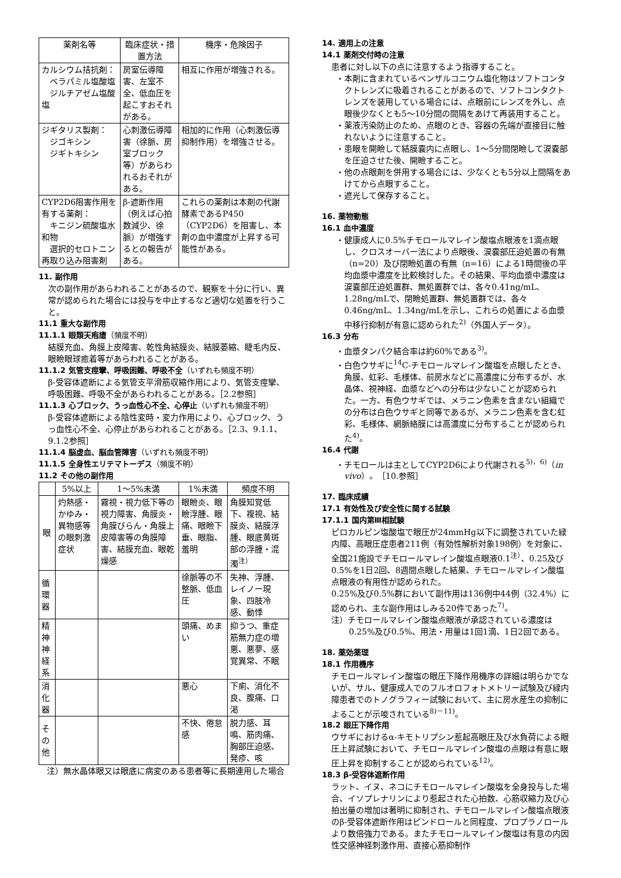| 薬剤名等 | 臨床症状・措置方法 | 機序・危険因子 |
| --- | --- | --- |
| カルシウム拮抗剤： ベラパミル塩酸塩 ジルチアゼム塩酸塩 | 房室伝導障害、左室不全、低血圧を起こすおそれがある。 | 相互に作用が増強される。 |
| ジギタリス製剤： ジゴキシン ジギトキシン | 心刺激伝導障害（徐脈、房室ブロック等）があらわれるおそれがある。 | 相加的に作用（心刺激伝導抑制作用）を増強させる。 |
| CYP2D6阻害作用を有する薬剤： キニジン硫酸塩水和物 選択的セロトニン再取り込み阻害剤 | β-遮断作用（例えば心拍数減少、徐脈）が増強するとの報告がある。 | これらの薬剤は本剤の代謝酵素であるP450（CYP2D6）を阻害し、本剤の血中濃度が上昇する可能性がある。 |
11. 副作用
次の副作用があらわれることがあるので、観察を十分に行い、異常が認められた場合には投与を中止するなど適切な処置を行うこと。
11.1 重大な副作用
11.1.1 眼類天疱瘡（頻度不明）
結膜充血、角膜上皮障害、乾性角結膜炎、結膜萎縮、睫毛内反、眼瞼眼球癒着等があらわれることがある。
11.1.2 気管支痙攣、呼吸困難、呼吸不全（いずれも頻度不明）
β-受容体遮断による気管支平滑筋収縮作用により、気管支痙攣、呼吸困難、呼吸不全があらわれることがある。［2.2参照］
11.1.3 心ブロック、うっ血性心不全、心停止（いずれも頻度不明）
β-受容体遮断による陰性変時・変力作用により、心ブロック、うっ血性心不全、心停止があらわれることがある。［2.3、9.1.1、9.1.2参照］
11.1.4 脳虚血、脳血管障害（いずれも頻度不明）
11.1.5 全身性エリテマトーデス（頻度不明）
11.2 その他の副作用
| | 5%以上 | 1～5%未満 | 1%未満 | 頻度不明 |
| --- | --- | --- | --- | --- |
| 眼 | 灼熱感・かゆみ・異物感等の眼刺激症状 | 霧視・視力低下等の視力障害、角膜炎・角膜びらん・角膜上皮障害等の角膜障害、結膜充血、眼乾燥感 | 眼瞼炎、眼瞼浮腫、眼痛、眼瞼下垂、眼脂、羞明 | 角膜知覚低下、複視、結膜炎、結膜浮腫、眼底黄斑部の浮腫・混濁<sup>注）</sup> |
| 循環器 | | | 徐脈等の不整脈、低血圧 | 失神、浮腫、レイノー現象、四肢冷感、動悸 |
| 精神 神経系 | | | 頭痛、めまい | 抑うつ、重症筋無力症の増悪、悪夢、感覚異常、不眠 |
| 消化器 | | | 悪心 | 下痢、消化不良、腹痛、口渇 |
| その他 | | | 不快、倦怠感 | 脱力感、耳鳴、筋肉痛、胸部圧迫感、発疹、咳 |
注）無水晶体眼又は眼底に病変のある患者等に長期連用した場合
14. 適用上の注意
14.1 薬剤交付時の注意
患者に対し以下の点に注意するよう指導すること。
・本剤に含まれているベンザルコニウム塩化物はソフトコンタクトレンズに吸着されることがあるので、ソフトコンタクトレンズを装用している場合には、点眼前にレンズを外し、点眼後少なくとも5～10分間の間隔をあけて再装用すること。
・薬液汚染防止のため、点眼のとき、容器の先端が直接目に触れないように注意すること。
・患眼を開瞼して結膜嚢内に点眼し、1～5分間閉瞼して涙嚢部を圧迫させた後、開瞼すること。
・他の点眼剤を併用する場合には、少なくとも5分以上間隔をあけてから点眼すること。
・遮光して保存すること。
16. 薬物動態
16.1 血中濃度
・健康成人に0.5%チモロールマレイン酸塩点眼液を1滴点眼し、クロスオーバー法により点眼後、涙嚢部圧迫処置の有無（n=20）及び閉瞼処置の有無（n=16）による1時間後の平均血漿中濃度を比較検討した。その結果、平均血漿中濃度は涙嚢部圧迫処置群、無処置群では、各々0.41ng/mL、1.28ng/mLで、閉瞼処置群、無処置群では、各々0.46ng/mL、1.34ng/mLを示し、これらの処置による血漿中移行抑制が有意に認められた<sup>2)</sup>（外国人データ）。
16.3 分布
・血漿タンパク結合率は約60%である<sup>3)</sup>。
・白色ウサギに<sup>14</sup>C-チモロールマレイン酸塩を点眼したとき、角膜、虹彩、毛様体、前房水などに高濃度に分布するが、水晶体、視神経、血漿などへの分布は少ないことが認められた。一方、有色ウサギでは、メラニン色素を含まない組織での分布は白色ウサギと同等であるが、メラニン色素を含む虹彩、毛様体、網脈絡膜には高濃度に分布することが認められた<sup>4)</sup>。
16.4 代謝
・チモロールは主としてCYP2D6により代謝される<sup>5)，6)</sup>（in vivo）。［10.参照］
17. 臨床成績
17.1 有効性及び安全性に関する試験
17.1.1 国内第Ⅲ相試験
ピロカルピン塩酸塩で眼圧が24mmHg以下に調整されていた緑内障、高眼圧症患者211例（有効性解析対象198例）を対象に、全国21施設でチモロールマレイン酸塩点眼液0.1<sup>注）</sup>、0.25及び0.5%を1日2回、8週間点眼した結果、チモロールマレイン酸塩点眼液の有用性が認められた。
0.25%及び0.5%群において副作用は136例中44例（32.4%）に認められ、主な副作用はしみる20件であった<sup>7)</sup>。
注）チモロールマレイン酸塩点眼液が承認されている濃度は0.25%及び0.5%、用法・用量は1回1滴、1日2回である。
18. 薬効薬理
18.1 作用機序
チモロールマレイン酸塩の眼圧下降作用機序の詳細は明らかでないが、サル、健康成人でのフルオロフォトメトリー試験及び緑内障患者でのトノグラフィー試験において、主に房水産生の抑制によることが示唆されている<sup>8)－11)</sup>。
18.2 眼圧下降作用
ウサギにおけるα-キモトリプシン惹起高眼圧及び水負荷による眼圧上昇試験において、チモロールマレイン酸塩の点眼は有意に眼圧上昇を抑制することが認められている<sup>12)</sup>。
18.3 β-受容体遮断作用
ラット、イヌ、ネコにチモロールマレイン酸塩を全身投与した場合、イソプレナリンにより惹起された心拍数、心筋収縮力及び心拍出量の増加は著明に抑制され、チモロールマレイン酸塩点眼液のβ-受容体遮断作用はピンドロールと同程度、プロプラノロールより数倍強力である。またチモロールマレイン酸塩は有意の内因性交感神経刺激作用、直接心筋抑制作